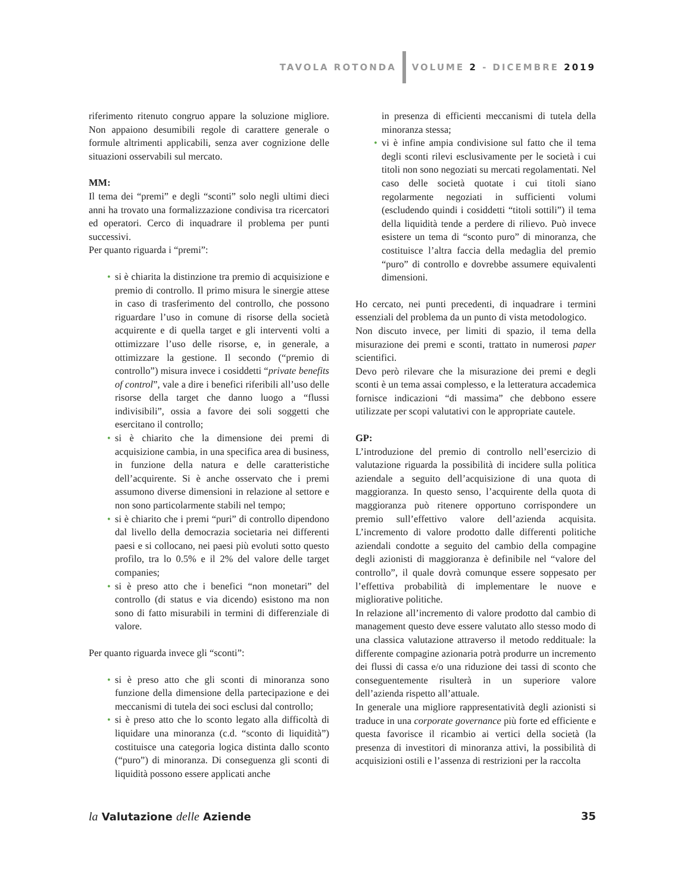TAVOLA ROTONDA
VOLUME 2 - DICEMBRE 2019
riferimento ritenuto congruo appare la soluzione migliore. Non appaiono desumibili regole di carattere generale o formule altrimenti applicabili, senza aver cognizione delle situazioni osservabili sul mercato.
MM:
Il tema dei “premi” e degli “sconti” solo negli ultimi dieci anni ha trovato una formalizzazione condivisa tra ricercatori ed operatori. Cerco di inquadrare il problema per punti successivi.
Per quanto riguarda i “premi”:
• si è chiarita la distinzione tra premio di acquisizione e premio di controllo. Il primo misura le sinergie attese in caso di trasferimento del controllo, che possono riguardare l’uso in comune di risorse della società acquirente e di quella target e gli interventi volti a ottimizzare l’uso delle risorse, e, in generale, a ottimizzare la gestione. Il secondo (“premio di controllo”) misura invece i cosiddetti “private benefits of control”, vale a dire i benefici riferibili all’uso delle risorse della target che danno luogo a “flussi indivisibili”, ossia a favore dei soli soggetti che esercitano il controllo;
• si è chiarito che la dimensione dei premi di acquisizione cambia, in una specifica area di business, in funzione della natura e delle caratteristiche dell’acquirente. Si è anche osservato che i premi assumono diverse dimensioni in relazione al settore e non sono particolarmente stabili nel tempo;
• si è chiarito che i premi “puri” di controllo dipendono dal livello della democrazia societaria nei differenti paesi e si collocano, nei paesi più evoluti sotto questo profilo, tra lo 0.5% e il 2% del valore delle target companies;
• si è preso atto che i benefici “non monetari” del controllo (di status e via dicendo) esistono ma non sono di fatto misurabili in termini di differenziale di valore.
Per quanto riguarda invece gli “sconti”:
• si è preso atto che gli sconti di minoranza sono funzione della dimensione della partecipazione e dei meccanismi di tutela dei soci esclusi dal controllo;
• si è preso atto che lo sconto legato alla difficoltà di liquidare una minoranza (c.d. “sconto di liquidità”) costituisce una categoria logica distinta dallo sconto (“puro”) di minoranza. Di conseguenza gli sconti di liquidità possono essere applicati anche
in presenza di efficienti meccanismi di tutela della minoranza stessa;
• vi è infine ampia condivisione sul fatto che il tema degli sconti rilevi esclusivamente per le società i cui titoli non sono negoziati su mercati regolamentati. Nel caso delle società quotate i cui titoli siano regolarmente negoziati in sufficienti volumi (escludendo quindi i cosiddetti “titoli sottili”) il tema della liquidità tende a perdere di rilievo. Può invece esistere un tema di “sconto puro” di minoranza, che costituisce l’altra faccia della medaglia del premio “puro” di controllo e dovrebbe assumere equivalenti dimensioni.
Ho cercato, nei punti precedenti, di inquadrare i termini essenziali del problema da un punto di vista metodologico.
Non discuto invece, per limiti di spazio, il tema della misurazione dei premi e sconti, trattato in numerosi paper scientifici.
Devo però rilevare che la misurazione dei premi e degli sconti è un tema assai complesso, e la letteratura accademica fornisce indicazioni “di massima” che debbono essere utilizzate per scopi valutativi con le appropriate cautele.
GP:
L’introduzione del premio di controllo nell’esercizio di valutazione riguarda la possibilità di incidere sulla politica aziendale a seguito dell’acquisizione di una quota di maggioranza. In questo senso, l’acquirente della quota di maggioranza può ritenere opportuno corrispondere un premio sull’effettivo valore dell’azienda acquisita. L’incremento di valore prodotto dalle differenti politiche aziendali condotte a seguito del cambio della compagine degli azionisti di maggioranza è definibile nel “valore del controllo”, il quale dovrà comunque essere soppesato per l’effettiva probabilità di implementare le nuove e migliorative politiche.
In relazione all’incremento di valore prodotto dal cambio di management questo deve essere valutato allo stesso modo di una classica valutazione attraverso il metodo reddituale: la differente compagine azionaria potrà produrre un incremento dei flussi di cassa e/o una riduzione dei tassi di sconto che conseguentemente risulterà in un superiore valore dell’azienda rispetto all’attuale.
In generale una migliore rappresentatività degli azionisti si traduce in una corporate governance più forte ed efficiente e questa favorisce il ricambio ai vertici della società (la presenza di investitori di minoranza attivi, la possibilità di acquisizioni ostili e l’assenza di restrizioni per la raccolta
la Valutazione delle Aziende 35